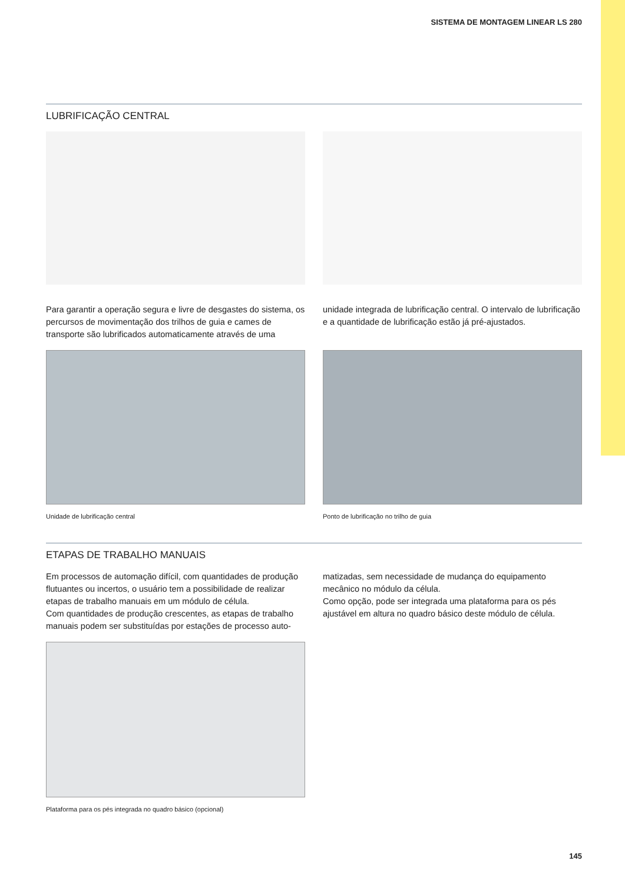SISTEMA DE MONTAGEM LINEAR LS 280
LUBRIFICAÇÃO CENTRAL
Para garantir a operação segura e livre de desgastes do sistema, os percursos de movimentação dos trilhos de guia e cames de transporte são lubrificados automaticamente através de uma
unidade integrada de lubrificação central. O intervalo de lubrificação e a quantidade de lubrificação estão já pré-ajustados.
Unidade de lubrificação central Ponto de lubrificação no trilho de guia
ETAPAS DE TRABALHO MANUAIS
Em processos de automação difícil, com quantidades de produção flutuantes ou incertos, o usuário tem a possibilidade de realizar etapas de trabalho manuais em um módulo de célula.
Com quantidades de produção crescentes, as etapas de trabalho manuais podem ser substituídas por estações de processo auto-
matizadas, sem necessidade de mudança do equipamento mecânico no módulo da célula.
Como opção, pode ser integrada uma plataforma para os pés ajustável em altura no quadro básico deste módulo de célula.
Plataforma para os pés integrada no quadro básico (opcional)
145